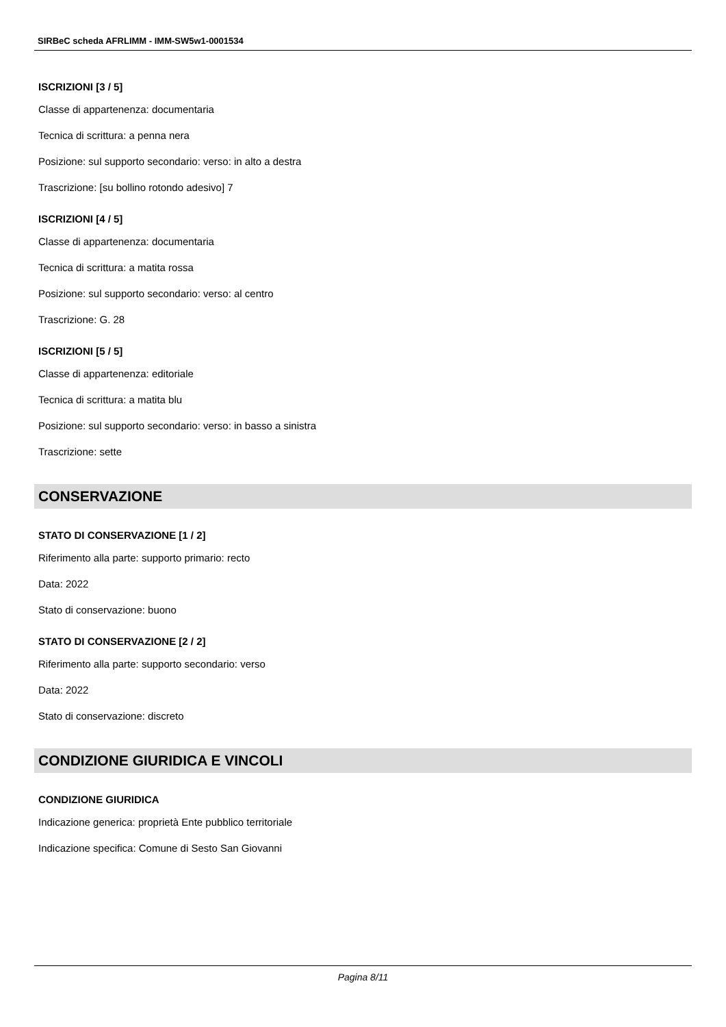SIRBeC scheda AFRLIMM - IMM-SW5w1-0001534
ISCRIZIONI [3 / 5]
Classe di appartenenza: documentaria
Tecnica di scrittura: a penna nera
Posizione: sul supporto secondario: verso: in alto a destra
Trascrizione: [su bollino rotondo adesivo] 7
ISCRIZIONI [4 / 5]
Classe di appartenenza: documentaria
Tecnica di scrittura: a matita rossa
Posizione: sul supporto secondario: verso: al centro
Trascrizione: G. 28
ISCRIZIONI [5 / 5]
Classe di appartenenza: editoriale
Tecnica di scrittura: a matita blu
Posizione: sul supporto secondario: verso: in basso a sinistra
Trascrizione: sette
CONSERVAZIONE
STATO DI CONSERVAZIONE [1 / 2]
Riferimento alla parte: supporto primario: recto
Data: 2022
Stato di conservazione: buono
STATO DI CONSERVAZIONE [2 / 2]
Riferimento alla parte: supporto secondario: verso
Data: 2022
Stato di conservazione: discreto
CONDIZIONE GIURIDICA E VINCOLI
CONDIZIONE GIURIDICA
Indicazione generica: proprietà Ente pubblico territoriale
Indicazione specifica: Comune di Sesto San Giovanni
Pagina 8/11